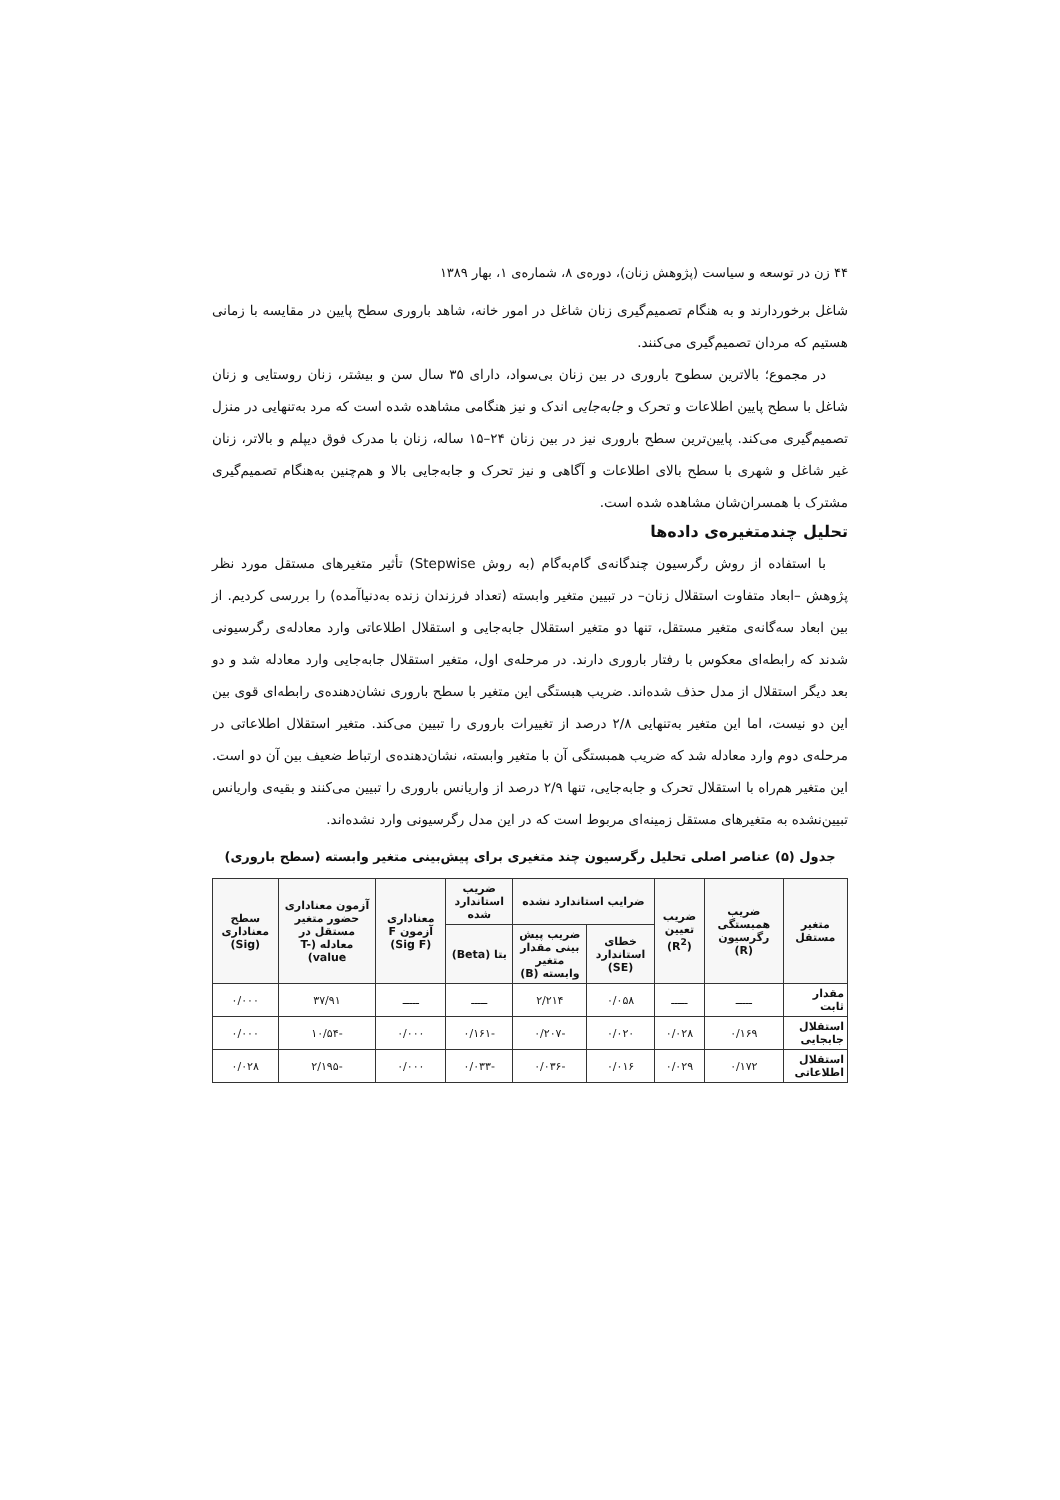۴۴ زن در توسعه و سیاست (پژوهش زنان)، دوره‌ی ۸، شماره‌ی ۱، بهار ۱۳۸۹
شاغل برخوردارند و به هنگام تصمیم‌گیری زنان شاغل در امور خانه، شاهد باروری سطح پایین در مقایسه با زمانی هستیم که مردان تصمیم‌گیری می‌کنند.
در مجموع؛ بالاترین سطوح باروری در بین زنان بی‌سواد، دارای ۳۵ سال سن و بیشتر، زنان روستایی و زنان شاغل با سطح پایین اطلاعات و تحرک و جابه‌جایی اندک و نیز هنگامی مشاهده شده است که مرد به‌تنهایی در منزل تصمیم‌گیری می‌کند. پایین‌ترین سطح باروری نیز در بین زنان ۲۴–۱۵ ساله، زنان با مدرک فوق دیپلم و بالاتر، زنان غیر شاغل و شهری با سطح بالای اطلاعات و آگاهی و نیز تحرک و جابه‌جایی بالا و هم‌چنین به‌هنگام تصمیم‌گیری مشترک با همسران‌شان مشاهده شده است.
تحلیل چندمتغیره‌ی داده‌ها
با استفاده از روش رگرسیون چندگانه‌ی گام‌به‌گام (به روش Stepwise) تأثیر متغیرهای مستقل مورد نظر پژوهش –ابعاد متفاوت استقلال زنان– در تبیین متغیر وابسته (تعداد فرزندان زنده به‌دنیاآمده) را بررسی کردیم. از بین ابعاد سه‌گانه‌ی متغیر مستقل، تنها دو متغیر استقلال جابه‌جایی و استقلال اطلاعاتی وارد معادله‌ی رگرسیونی شدند که رابطه‌ای معکوس با رفتار باروری دارند. در مرحله‌ی اول، متغیر استقلال جابه‌جایی وارد معادله شد و دو بعد دیگر استقلال از مدل حذف شده‌اند. ضریب هبستگی این متغیر با سطح باروری نشان‌دهنده‌ی رابطه‌ای قوی بین این دو نیست، اما این متغیر به‌تنهایی ۲/۸ درصد از تغییرات باروری را تبیین می‌کند. متغیر استقلال اطلاعاتی در مرحله‌ی دوم وارد معادله شد که ضریب همبستگی آن با متغیر وابسته، نشان‌دهنده‌ی ارتباط ضعیف بین آن دو است. این متغیر هم‌راه با استقلال تحرک و جابه‌جایی، تنها ۲/۹ درصد از واریانس باروری را تبیین می‌کنند و بقیه‌ی واریانس تبیین‌نشده به متغیرهای مستقل زمینه‌ای مربوط است که در این مدل رگرسیونی وارد نشده‌اند.
جدول (۵) عناصر اصلی تحلیل رگرسیون چند متغیری برای پیش‌بینی متغیر وابسته (سطح باروری)
| متغیر مستقل | ضریب همبستگی رگرسیون (R) | ضریب تعیین (R<sup>2</sup>) | ضرایب استاندارد نشده | | ضریب استاندارد شده | معناداری آزمون F (Sig F) | آزمون معناداری حضور متغیر مستقل در معادله (T- value) | سطح معناداری (Sig) |
| --- | --- | --- | --- | --- | --- | --- | --- | --- |
| | | | خطای استاندارد (SE) | ضریب پیش بینی مقدار متغیر وابسته (B) | بتا (Beta) | | | |
| مقدار ثابت | ـــــ | ـــــ | ۰/۰۵۸ | ۲/۲۱۴ | ـــــ | ـــــ | ۳۷/۹۱ | ۰/۰۰۰ |
| استقلال جابجایی | ۰/۱۶۹ | ۰/۰۲۸ | ۰/۰۲۰ | -۰/۲۰۷ | -۰/۱۶۱ | ۰/۰۰۰ | -۱۰/۵۴ | ۰/۰۰۰ |
| استقلال اطلاعاتی | ۰/۱۷۲ | ۰/۰۲۹ | ۰/۰۱۶ | -۰/۰۳۶ | -۰/۰۳۳ | ۰/۰۰۰ | -۲/۱۹۵ | ۰/۰۲۸ |